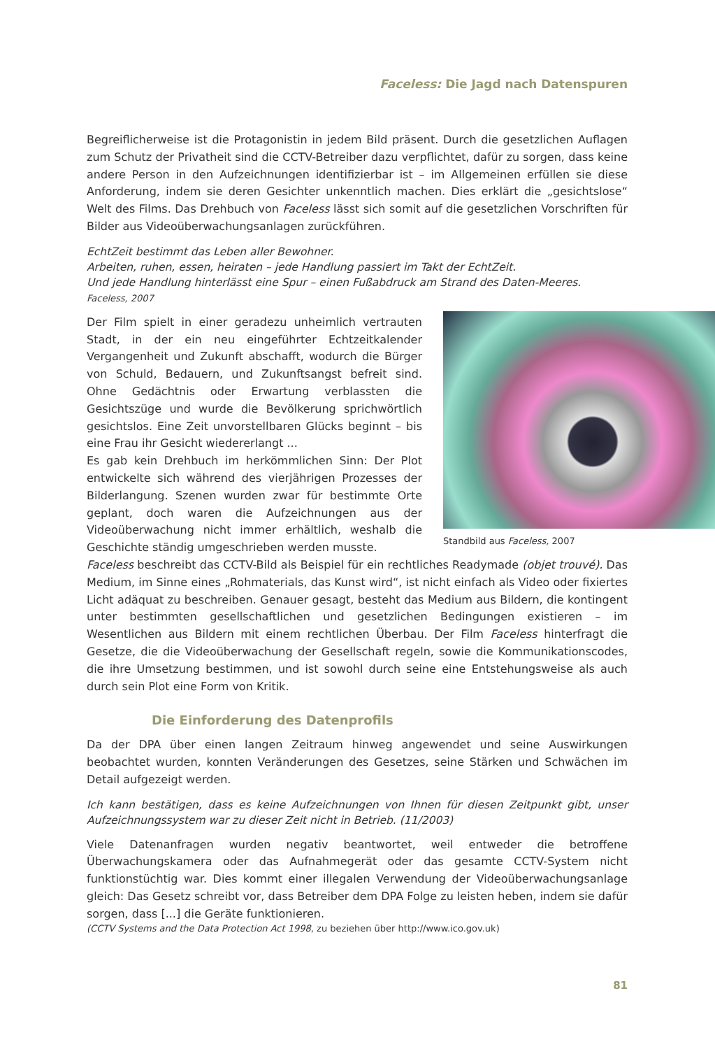Faceless: Die Jagd nach Datenspuren
Begreiflicherweise ist die Protagonistin in jedem Bild präsent. Durch die gesetzlichen Auflagen zum Schutz der Privatheit sind die CCTV-Betreiber dazu verpflichtet, dafür zu sorgen, dass keine andere Person in den Aufzeichnungen identifizierbar ist – im Allgemeinen erfüllen sie diese Anforderung, indem sie deren Gesichter unkenntlich machen. Dies erklärt die „gesichtslose“ Welt des Films. Das Drehbuch von Faceless lässt sich somit auf die gesetzlichen Vorschriften für Bilder aus Videoüberwachungsanlagen zurückführen.
EchtZeit bestimmt das Leben aller Bewohner.
Arbeiten, ruhen, essen, heiraten – jede Handlung passiert im Takt der EchtZeit.
Und jede Handlung hinterlässt eine Spur – einen Fußabdruck am Strand des Daten-Meeres.
Faceless, 2007
Standbild aus Faceless, 2007
Der Film spielt in einer geradezu unheimlich vertrauten Stadt, in der ein neu eingeführter Echtzeitkalender Vergangenheit und Zukunft abschafft, wodurch die Bürger von Schuld, Bedauern, und Zukunftsangst befreit sind. Ohne Gedächtnis oder Erwartung verblassten die Gesichtszüge und wurde die Bevölkerung sprichwörtlich gesichtslos. Eine Zeit unvorstellbaren Glücks beginnt – bis eine Frau ihr Gesicht wiedererlangt ...
Es gab kein Drehbuch im herkömmlichen Sinn: Der Plot entwickelte sich während des vierjährigen Prozesses der Bilderlangung. Szenen wurden zwar für bestimmte Orte geplant, doch waren die Aufzeichnungen aus der Videoüberwachung nicht immer erhältlich, weshalb die Geschichte ständig umgeschrieben werden musste.
Faceless beschreibt das CCTV-Bild als Beispiel für ein rechtliches Readymade (objet trouvé). Das Medium, im Sinne eines „Rohmaterials, das Kunst wird“, ist nicht einfach als Video oder fixiertes Licht adäquat zu beschreiben. Genauer gesagt, besteht das Medium aus Bildern, die kontingent unter bestimmten gesellschaftlichen und gesetzlichen Bedingungen existieren – im Wesentlichen aus Bildern mit einem rechtlichen Überbau. Der Film Faceless hinterfragt die Gesetze, die die Videoüberwachung der Gesellschaft regeln, sowie die Kommunikationscodes, die ihre Umsetzung bestimmen, und ist sowohl durch seine eine Entstehungsweise als auch durch sein Plot eine Form von Kritik.
Die Einforderung des Datenprofils
Da der DPA über einen langen Zeitraum hinweg angewendet und seine Auswirkungen beobachtet wurden, konnten Veränderungen des Gesetzes, seine Stärken und Schwächen im Detail aufgezeigt werden.
Ich kann bestätigen, dass es keine Aufzeichnungen von Ihnen für diesen Zeitpunkt gibt, unser Aufzeichnungssystem war zu dieser Zeit nicht in Betrieb. (11/2003)
Viele Datenanfragen wurden negativ beantwortet, weil entweder die betroffene Überwachungskamera oder das Aufnahmegerät oder das gesamte CCTV-System nicht funktionstüchtig war. Dies kommt einer illegalen Verwendung der Videoüberwachungsanlage gleich: Das Gesetz schreibt vor, dass Betreiber dem DPA Folge zu leisten heben, indem sie dafür sorgen, dass [...] die Geräte funktionieren.
(CCTV Systems and the Data Protection Act 1998, zu beziehen über http://www.ico.gov.uk)
81